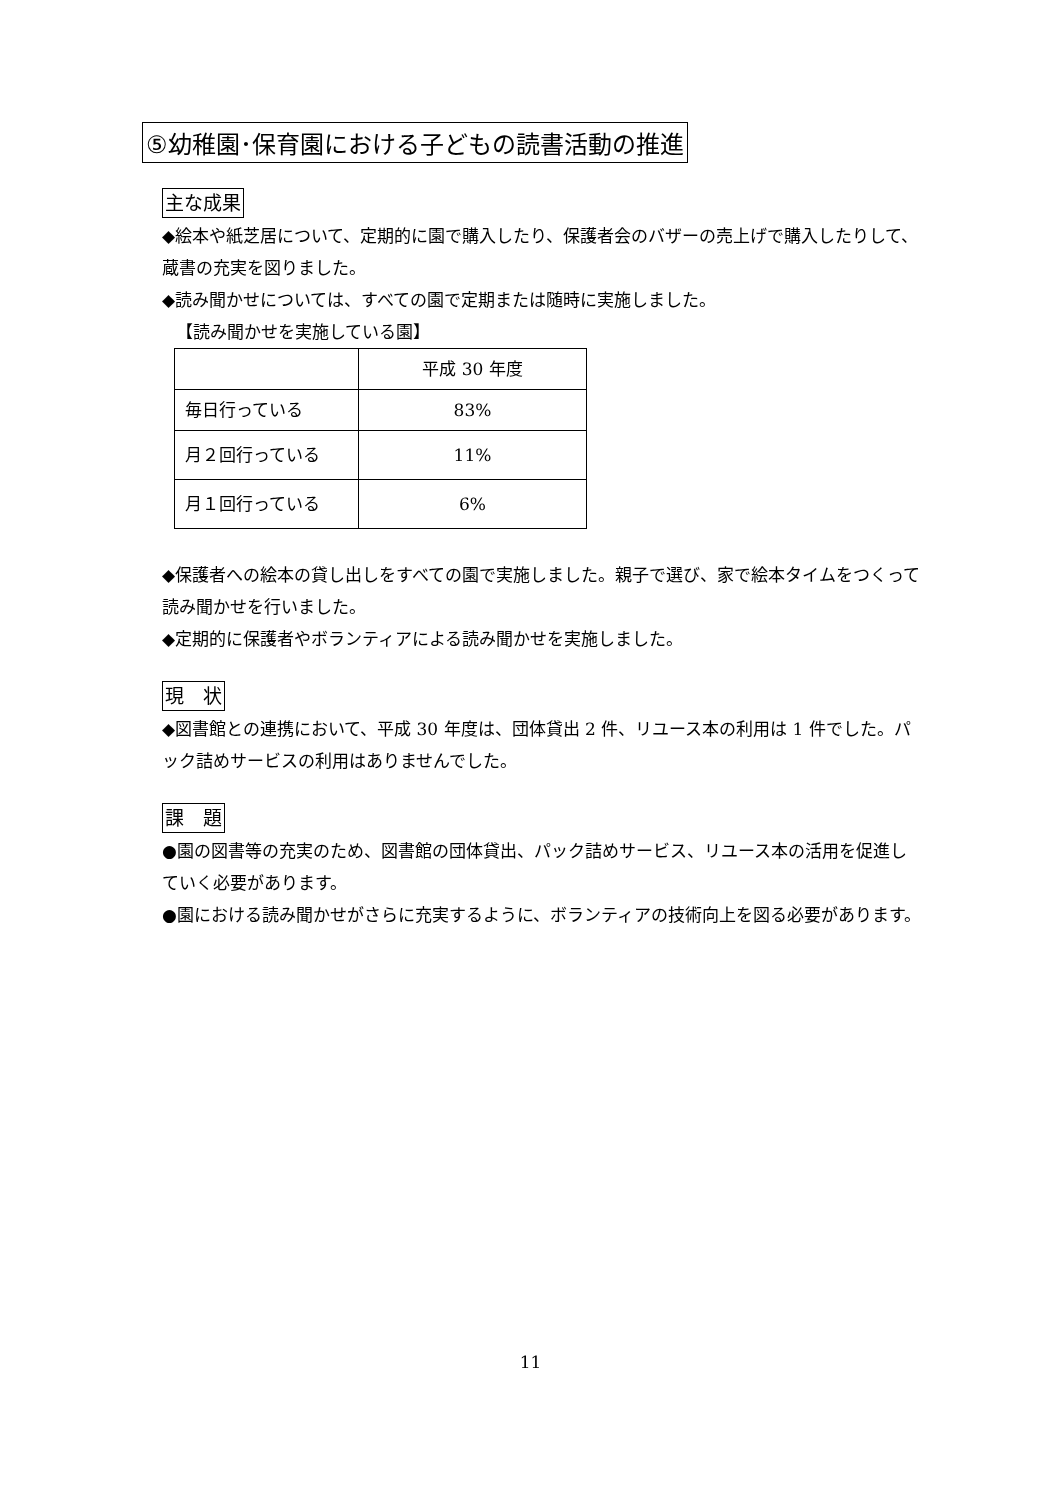⑤幼稚園･保育園における子どもの読書活動の推進
主な成果
◆絵本や紙芝居について、定期的に園で購入したり、保護者会のバザーの売上げで購入したりして、蔵書の充実を図りました。
◆読み聞かせについては、すべての園で定期または随時に実施しました。
【読み聞かせを実施している園】
| | 平成 30 年度 |
| 毎日行っている | 83% |
| 月２回行っている | 11% |
| 月１回行っている | 6% |
◆保護者への絵本の貸し出しをすべての園で実施しました。親子で選び、家で絵本タイムをつくって読み聞かせを行いました。
◆定期的に保護者やボランティアによる読み聞かせを実施しました。
現　状
◆図書館との連携において、平成 30 年度は、団体貸出 2 件、リユース本の利用は 1 件でした。パック詰めサービスの利用はありませんでした。
課　題
●園の図書等の充実のため、図書館の団体貸出、パック詰めサービス、リユース本の活用を促進していく必要があります。
●園における読み聞かせがさらに充実するように、ボランティアの技術向上を図る必要があります。
11